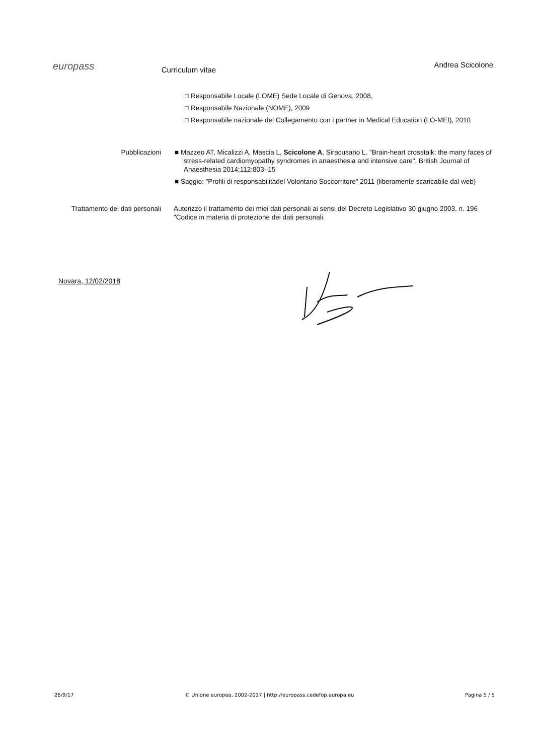europass Curriculum vitae Andrea Scicolone
□ Responsabile Locale (LOME) Sede Locale di Genova, 2008,
□ Responsabile Nazionale (NOME), 2009
□ Responsabile nazionale del Collegamento con i partner in Medical Education (LO-MEI), 2010
Pubblicazioni ■ Mazzeo AT, Micalizzi A, Mascia L, Scicolone A, Siracusano L. "Brain-heart crosstalk: the many faces of stress-related cardiomyopathy syndromes in anaesthesia and intensive care", British Journal of Anaesthesia 2014;112:803–15
■ Saggio: "Profili di responsabilitàdel Volontario Soccorritore" 2011 (liberamente scaricabile dal web)
Trattamento dei dati personali
Autorizzo il trattamento dei miei dati personali ai sensi del Decreto Legislativo 30 giugno 2003, n. 196 "Codice in materia di protezione dei dati personali.
Novara, 12/02/2018
26/9/17 © Unione europea, 2002-2017 | http://europass.cedefop.europa.eu Pagina 5 / 5